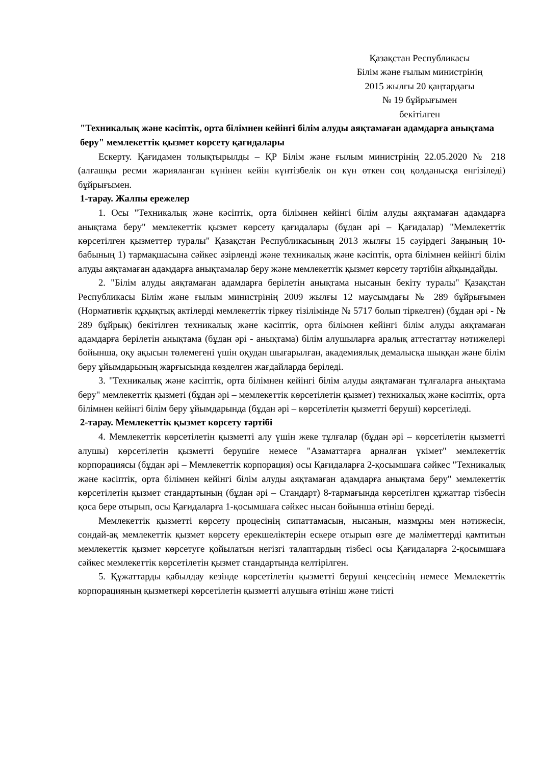Қазақстан Республикасы
Білім және ғылым министрінің
2015 жылғы 20 қаңтардағы
№ 19 бұйрығымен
бекітілген
"Техникалық және кәсіптік, орта білімнен кейінгі білім алуды аяқтамаған адамдарға анықтама беру" мемлекеттік қызмет көрсету қағидалары
Ескерту. Қағидамен толықтырылды – ҚР Білім және ғылым министрінің 22.05.2020 № 218 (алғашқы ресми жарияланған күнінен кейін күнтізбелік он күн өткен соң қолданысқа енгізіледі) бұйрығымен.
1-тарау. Жалпы ережелер
1. Осы "Техникалық және кәсіптік, орта білімнен кейінгі білім алуды аяқтамаған адамдарға анықтама беру" мемлекеттік қызмет көрсету қағидалары (бұдан әрі – Қағидалар) "Мемлекеттік көрсетілген қызметтер туралы" Қазақстан Республикасының 2013 жылғы 15 сәуірдегі Заңының 10-бабының 1) тармақшасына сәйкес әзірленді және техникалық және кәсіптік, орта білімнен кейінгі білім алуды аяқтамаған адамдарға анықтамалар беру және мемлекеттік қызмет көрсету тәртібін айқындайды.
2. "Білім алуды аяқтамаған адамдарға берілетін анықтама нысанын бекіту туралы" Қазақстан Республикасы Білім және ғылым министрінің 2009 жылғы 12 маусымдағы № 289 бұйрығымен (Нормативтік құқықтық актілерді мемлекеттік тіркеу тізілімінде № 5717 болып тіркелген) (бұдан әрі - № 289 бұйрық) бекітілген техникалық және кәсіптік, орта білімнен кейінгі білім алуды аяқтамаған адамдарға берілетін анықтама (бұдан әрі - анықтама) білім алушыларға аралық аттестаттау нәтижелері бойынша, оқу ақысын төлемегені үшін оқудан шығарылған, академиялық демалысқа шыққан және білім беру ұйымдарының жарғысында көзделген жағдайларда беріледі.
3. "Техникалық және кәсіптік, орта білімнен кейінгі білім алуды аяқтамаған тұлғаларға анықтама беру" мемлекеттік қызметі (бұдан әрі – мемлекеттік көрсетілетін қызмет) техникалық және кәсіптік, орта білімнен кейінгі білім беру ұйымдарында (бұдан әрі – көрсетілетін қызметті беруші) көрсетіледі.
2-тарау. Мемлекеттік қызмет көрсету тәртібі
4. Мемлекеттік көрсетілетін қызметті алу үшін жеке тұлғалар (бұдан әрі – көрсетілетін қызметті алушы) көрсетілетін қызметті берушіге немесе "Азаматтарға арналған үкімет" мемлекеттік корпорациясы (бұдан әрі – Мемлекеттік корпорация) осы Қағидаларға 2-қосымшаға сәйкес "Техникалық және кәсіптік, орта білімнен кейінгі білім алуды аяқтамаған адамдарға анықтама беру" мемлекеттік көрсетілетін қызмет стандартының (бұдан әрі – Стандарт) 8-тармағында көрсетілген құжаттар тізбесін қоса бере отырып, осы Қағидаларға 1-қосымшаға сәйкес нысан бойынша өтініш береді.
Мемлекеттік қызметті көрсету процесінің сипаттамасын, нысанын, мазмұны мен нәтижесін, сондай-ақ мемлекеттік қызмет көрсету ерекшеліктерін ескере отырып өзге де мәліметтерді қамтитын мемлекеттік қызмет көрсетуге қойылатын негізгі талаптардың тізбесі осы Қағидаларға 2-қосымшаға сәйкес мемлекеттік көрсетілетін қызмет стандартында келтірілген.
5. Құжаттарды қабылдау кезінде көрсетілетін қызметті беруші кеңсесінің немесе Мемлекеттік корпорацияның қызметкері көрсетілетін қызметті алушыға өтініш және тиісті